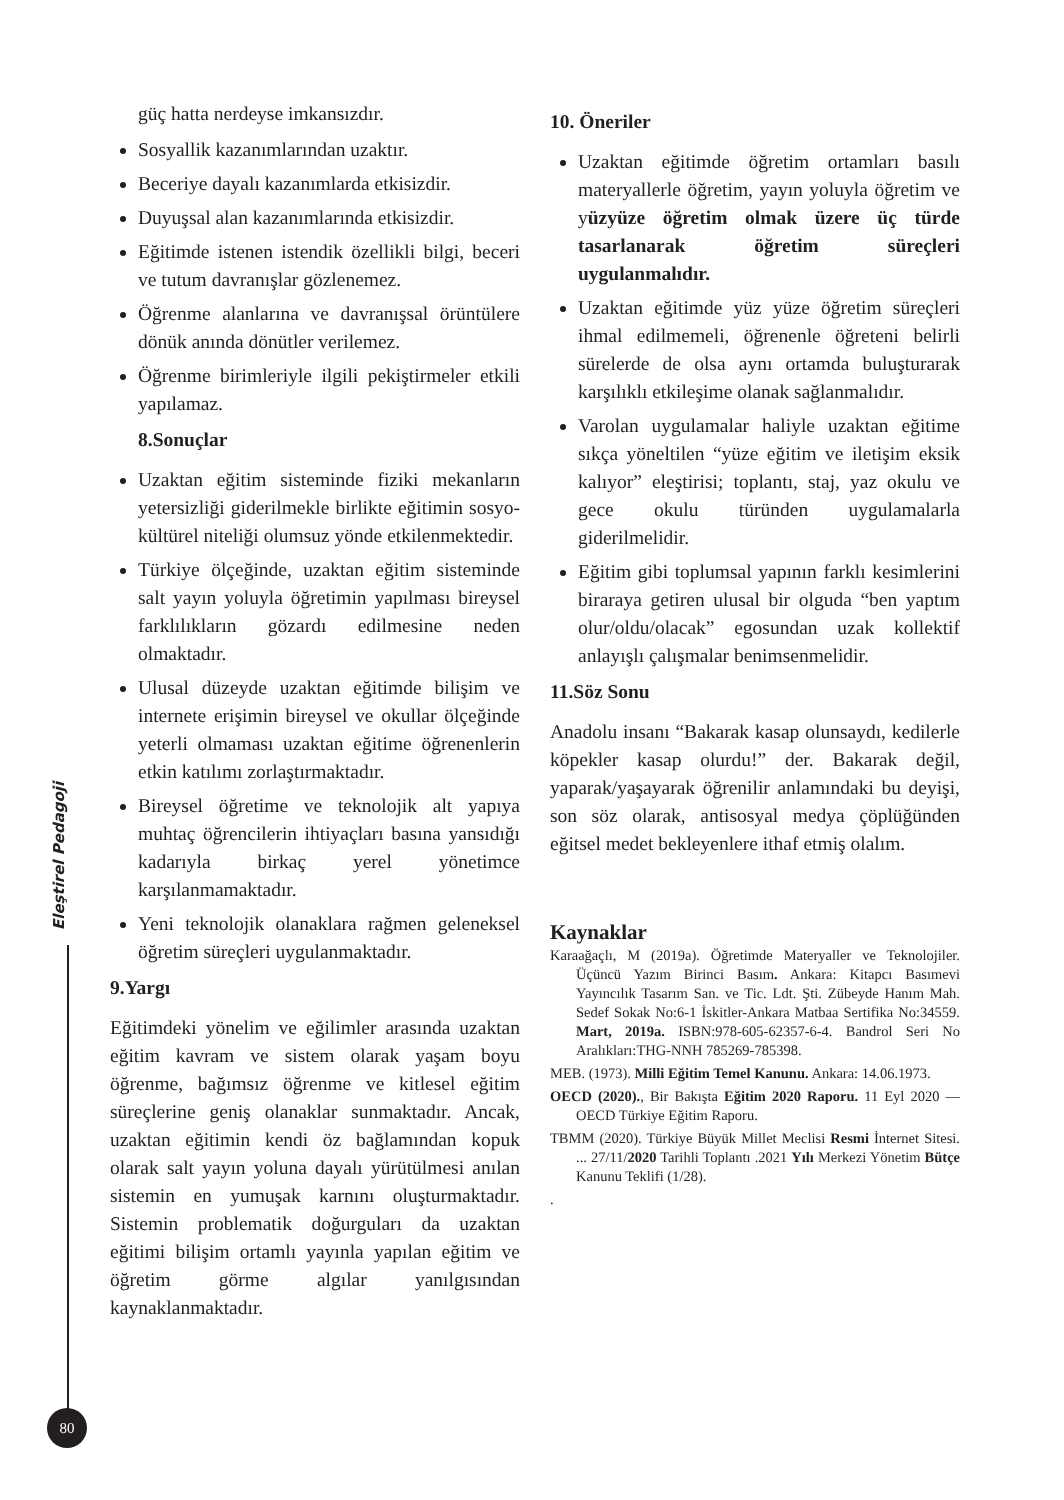güç hatta nerdeyse imkansızdır.
Sosyallik kazanımlarından uzaktır.
Beceriye dayalı kazanımlarda etkisizdir.
Duyuşsal alan kazanımlarında etkisizdir.
Eğitimde istenen istendik özellikli bilgi, beceri ve tutum davranışlar gözlenemez.
Öğrenme alanlarına ve davranışsal örüntülere dönük anında dönütler verilemez.
Öğrenme birimleriyle ilgili pekiştirmeler etkili yapılamaz.
8.Sonuçlar
Uzaktan eğitim sisteminde fiziki mekanların yetersizliği giderilmekle birlikte eğitimin sosyo-kültürel niteliği olumsuz yönde etkilenmektedir.
Türkiye ölçeğinde, uzaktan eğitim sisteminde salt yayın yoluyla öğretimin yapılması bireysel farklılıkların gözardı edilmesine neden olmaktadır.
Ulusal düzeyde uzaktan eğitimde bilişim ve internete erişimin bireysel ve okullar ölçeğinde yeterli olmaması uzaktan eğitime öğrenenlerin etkin katılımı zorlaştırmaktadır.
Bireysel öğretime ve teknolojik alt yapıya muhtaç öğrencilerin ihtiyaçları basına yansıdığı kadarıyla birkaç yerel yönetimce karşılanmamaktadır.
Yeni teknolojik olanaklara rağmen geleneksel öğretim süreçleri uygulanmaktadır.
9.Yargı
Eğitimdeki yönelim ve eğilimler arasında uzaktan eğitim kavram ve sistem olarak yaşam boyu öğrenme, bağımsız öğrenme ve kitlesel eğitim süreçlerine geniş olanaklar sunmaktadır. Ancak, uzaktan eğitimin kendi öz bağlamından kopuk olarak salt yayın yoluna dayalı yürütülmesi anılan sistemin en yumuşak karnını oluşturmaktadır. Sistemin problematik doğurguları da uzaktan eğitimi bilişim ortamlı yayınla yapılan eğitim ve öğretim görme algılar yanılgısından kaynaklanmaktadır.
10. Öneriler
Uzaktan eğitimde öğretim ortamları basılı materyallerle öğretim, yayın yoluyla öğretim ve yüzyüze öğretim olmak üzere üç türde tasarlanarak öğretim süreçleri uygulanmalıdır.
Uzaktan eğitimde yüz yüze öğretim süreçleri ihmal edilmemeli, öğrenenle öğreteni belirli sürelerde de olsa aynı ortamda buluşturarak karşılıklı etkileşime olanak sağlanmalıdır.
Varolan uygulamalar haliyle uzaktan eğitime sıkça yöneltilen “yüze eğitim ve iletişim eksik kalıyor” eleştirisi; toplantı, staj, yaz okulu ve gece okulu türünden uygulamalarla giderilmelidir.
Eğitim gibi toplumsal yapının farklı kesimlerini biraraya getiren ulusal bir olguda “ben yaptım olur/oldu/olacak” egosundan uzak kollektif anlayışlı çalışmalar benimsenmelidir.
11.Söz Sonu
Anadolu insanı “Bakarak kasap olunsaydı, kedilerle köpekler kasap olurdu!” der. Bakarak değil, yaparak/yaşayarak öğrenilir anlamındaki bu deyişi, son söz olarak, antisosyal medya çöplüğünden eğitsel medet bekleyenlere ithaf etmiş olalım.
Kaynaklar
Karaağaçlı, M (2019a). Öğretimde Materyaller ve Teknolojiler. Üçüncü Yazım Birinci Basım. Ankara: Kitapcı Basımevi Yayıncılık Tasarım San. ve Tic. Ldt. Şti. Zübeyde Hanım Mah. Sedef Sokak No:6-1 İskitler-Ankara Matbaa Sertifika No:34559. Mart, 2019a. ISBN:978-605-62357-6-4. Bandrol Seri No Aralıkları:THG-NNH 785269-785398.
MEB. (1973). Milli Eğitim Temel Kanunu. Ankara: 14.06.1973.
OECD (2020)., Bir Bakışta Eğitim 2020 Raporu. 11 Eyl 2020 — OECD Türkiye Eğitim Raporu.
TBMM (2020). Türkiye Büyük Millet Meclisi Resmi İnternet Sitesi. ... 27/11/2020 Tarihli Toplantı .2021 Yılı Merkezi Yönetim Bütçe Kanunu Teklifi (1/28).
.
Eleştirel Pedagoji
80